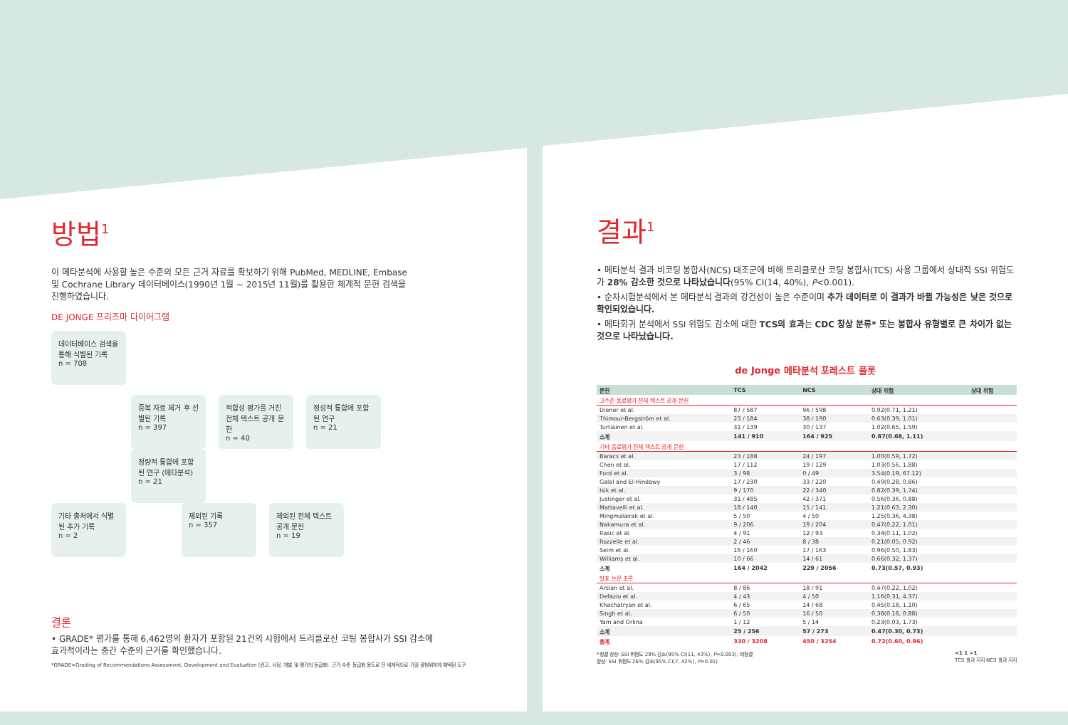방법<sup>1</sup>
이 메타분석에 사용할 높은 수준의 모든 근거 자료를 확보하기 위해 PubMed, MEDLINE, Embase
및 Cochrane Library 데이터베이스(1990년 1월 ~ 2015년 11월)를 활용한 체계적 문헌 검색을
진행하였습니다.
DE JONGE 프리즈마 다이어그램
데이터베이스 검색을 통해 식별된 기록
n = 708
중복 자료 제거 후 선별된 기록
n = 397
적합성 평가를 거친 전체 텍스트 공개 문헌
n = 40
정성적 통합에 포함된 연구
n = 21
정량적 통합에 포함된 연구 (메타분석)
n = 21
기타 출처에서 식별된 추가 기록
n = 2
제외된 기록
n = 357
제외된 전체 텍스트 공개 문헌
n = 19
결론
• GRADE* 평가를 통해 6,462명의 환자가 포함된 21건의 시험에서 트리클로산 코팅 봉합사가 SSI 감소에
효과적이라는 중간 수준의 근거를 확인했습니다.
*GRADE=Grading of Recommendations Assessment, Development and Evaluation (권고, 사정, 개발 및 평가의 등급화). 근거 수준 등급화 용도로 전 세계적으로 가장 광범위하게 채택된 도구
결과<sup>1</sup>
• 메타분석 결과 비코팅 봉합사(NCS) 대조군에 비해 트리클로산 코팅 봉합사(TCS) 사용 그룹에서 상대적 SSI 위험도가 28% 감소한 것으로 나타났습니다(95% CI(14, 40%), P<0.001).
• 순차시험분석에서 본 메타분석 결과의 강건성이 높은 수준이며 추가 데이터로 이 결과가 바뀔 가능성은 낮은 것으로 확인되었습니다.
• 메타회귀 분석에서 SSI 위험도 감소에 대한 TCS의 효과는 CDC 창상 분류* 또는 봉합사 유형별로 큰 차이가 없는 것으로 나타났습니다.
de Jonge 메타분석 포레스트 플롯
| 문헌 | TCS | NCS | 상대 위험 | 상대 위험 |
| --- | --- | --- | --- | --- |
| 고수준 동료평가 전체 텍스트 공개 문헌 | | | | |
| Diener et al. | 87 / 587 | 96 / 598 | 0.92(0.71, 1.21) | |
| Thimour-Bergström et al. | 23 / 184 | 38 / 190 | 0.63(0.39, 1.01) | |
| Turtiainen et al. | 31 / 139 | 30 / 137 | 1.02(0.65, 1.59) | |
| 소계 | 141 / 910 | 164 / 925 | 0.87(0.68, 1.11) | |
| 기타 동료평가 전체 텍스트 공개 문헌 | | | | |
| Baracs et al. | 23 / 188 | 24 / 197 | 1.00(0.59, 1.72) | |
| Chen et al. | 17 / 112 | 19 / 129 | 1.03(0.56, 1.88) | |
| Ford et al. | 3 / 98 | 0 / 49 | 3.54(0.19, 67.12) | |
| Galal and El-Hindawy | 17 / 230 | 33 / 220 | 0.49(0.28, 0.86) | |
| Isik et al. | 9 / 170 | 22 / 340 | 0.82(0.39, 1.74) | |
| Justinger et al. | 31 / 485 | 42 / 371 | 0.56(0.36, 0.88) | |
| Mattavelli et al. | 18 / 140 | 15 / 141 | 1.21(0.63, 2.30) | |
| Mingmalairak et al. | 5 / 50 | 4 / 50 | 1.25(0.36, 4.38) | |
| Nakamura et al. | 9 / 206 | 19 / 204 | 0.47(0.22, 1.01) | |
| Rasic et al. | 4 / 91 | 12 / 93 | 0.34(0.11, 1.02) | |
| Rozzelle et al. | 2 / 46 | 8 / 38 | 0.21(0.05, 0.92) | |
| Seim et al. | 16 / 160 | 17 / 163 | 0.96(0.50, 1.83) | |
| Williams et al. | 10 / 66 | 14 / 61 | 0.66(0.32, 1.37) | |
| 소계 | 164 / 2042 | 229 / 2056 | 0.73(0.57, 0.93) | |
| 발표 논문 초록 | | | | |
| Arslan et al. | 8 / 86 | 18 / 91 | 0.47(0.22, 1.02) | |
| Defazio et al. | 4 / 43 | 4 / 50 | 1.16(0.31, 4.37) | |
| Khachatryan et al. | 6 / 65 | 14 / 68 | 0.45(0.18, 1.10) | |
| Singh et al. | 6 / 50 | 16 / 50 | 0.38(0.16, 0.88) | |
| Yam and Orlina | 1 / 12 | 5 / 14 | 0.23(0.03, 1.73) | |
| 소계 | 25 / 256 | 57 / 273 | 0.47(0.30, 0.73) | |
| 총계 | 330 / 3208 | 450 / 3254 | 0.72(0.60, 0.86) | |
*청결 창상: SSI 위험도 29% 감소(95% CI(11, 43%), P=0.003), 비청결
창상: SSI 위험도 26% 감소(95% CI(7, 42%), P=0.01) <1 1 >1
TCS 효과 지지 NCS 효과 지지